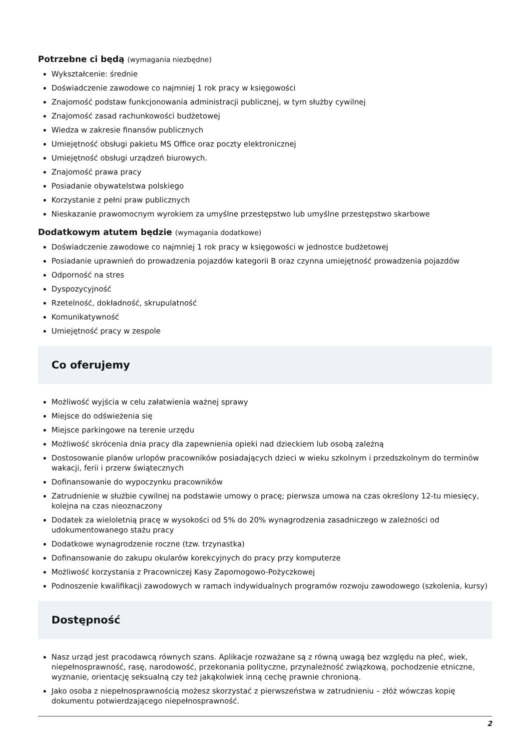Potrzebne ci będą (wymagania niezbędne)
Wykształcenie: średnie
Doświadczenie zawodowe co najmniej 1 rok pracy w księgowości
Znajomość podstaw funkcjonowania administracji publicznej, w tym służby cywilnej
Znajomość zasad rachunkowości budżetowej
Wiedza w zakresie finansów publicznych
Umiejętność obsługi pakietu MS Office oraz poczty elektronicznej
Umiejętność obsługi urządzeń biurowych.
Znajomość prawa pracy
Posiadanie obywatelstwa polskiego
Korzystanie z pełni praw publicznych
Nieskazanie prawomocnym wyrokiem za umyślne przestępstwo lub umyślne przestępstwo skarbowe
Dodatkowym atutem będzie (wymagania dodatkowe)
Doświadczenie zawodowe co najmniej 1 rok pracy w księgowości w jednostce budżetowej
Posiadanie uprawnień do prowadzenia pojazdów kategorii B oraz czynna umiejętność prowadzenia pojazdów
Odporność na stres
Dyspozycyjność
Rzetelność, dokładność, skrupulatność
Komunikatywność
Umiejętność pracy w zespole
Co oferujemy
Możliwość wyjścia w celu załatwienia ważnej sprawy
Miejsce do odświeżenia się
Miejsce parkingowe na terenie urzędu
Możliwość skrócenia dnia pracy dla zapewnienia opieki nad dzieckiem lub osobą zależną
Dostosowanie planów urlopów pracowników posiadających dzieci w wieku szkolnym i przedszkolnym do terminów wakacji, ferii i przerw świątecznych
Dofinansowanie do wypoczynku pracowników
Zatrudnienie w służbie cywilnej na podstawie umowy o pracę; pierwsza umowa na czas określony 12-tu miesięcy, kolejna na czas nieoznaczony
Dodatek za wieloletnią pracę w wysokości od 5% do 20% wynagrodzenia zasadniczego w zależności od udokumentowanego stażu pracy
Dodatkowe wynagrodzenie roczne (tzw. trzynastka)
Dofinansowanie do zakupu okularów korekcyjnych do pracy przy komputerze
Możliwość korzystania z Pracowniczej Kasy Zapomogowo-Pożyczkowej
Podnoszenie kwalifikacji zawodowych w ramach indywidualnych programów rozwoju zawodowego (szkolenia, kursy)
Dostępność
Nasz urząd jest pracodawcą równych szans. Aplikacje rozważane są z równą uwagą bez względu na płeć, wiek, niepełnosprawność, rasę, narodowość, przekonania polityczne, przynależność związkową, pochodzenie etniczne, wyznanie, orientację seksualną czy też jakąkolwiek inną cechę prawnie chronioną.
Jako osoba z niepełnosprawnością możesz skorzystać z pierwszeństwa w zatrudnieniu – złóż wówczas kopię dokumentu potwierdzającego niepełnosprawność.
2